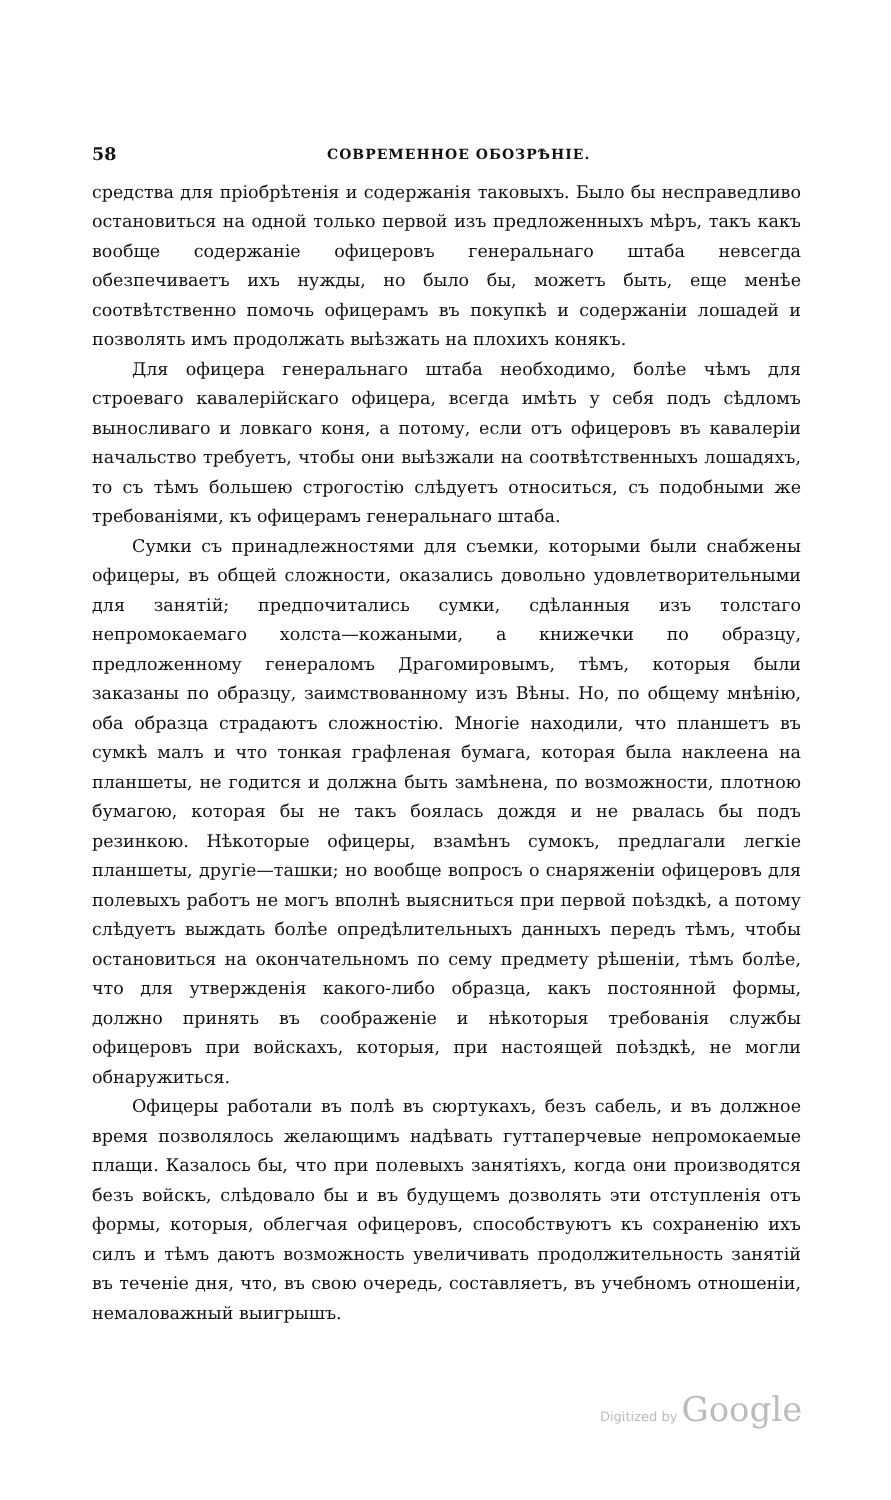58 СОВРЕМЕННОЕ ОБОЗРѢНІЕ.
средства для пріобрѣтенія и содержанія таковыхъ. Было бы несправедливо остановиться на одной только первой изъ предложенныхъ мѣръ, такъ какъ вообще содержаніе офицеровъ генеральнаго штаба невсегда обезпечиваетъ ихъ нужды, но было бы, можетъ быть, еще менѣе соотвѣтственно помочь офицерамъ въ покупкѣ и содержаніи лошадей и позволять имъ продолжать выѣзжать на плохихъ конякъ.
Для офицера генеральнаго штаба необходимо, болѣе чѣмъ для строеваго кавалерійскаго офицера, всегда имѣть у себя подъ сѣдломъ выносливаго и ловкаго коня, а потому, если отъ офицеровъ въ кавалеріи начальство требуетъ, чтобы они выѣзжали на соотвѣтственныхъ лошадяхъ, то съ тѣмъ большею строгостію слѣдуетъ относиться, съ подобными же требованіями, къ офицерамъ генеральнаго штаба.
Сумки съ принадлежностями для съемки, которыми были снабжены офицеры, въ общей сложности, оказались довольно удовлетворительными для занятій; предпочитались сумки, сдѣланныя изъ толстаго непромокаемаго холста—кожаными, а книжечки по образцу, предложенному генераломъ Драгомировымъ, тѣмъ, которыя были заказаны по образцу, заимствованному изъ Вѣны. Но, по общему мнѣнію, оба образца страдаютъ сложностію. Многіе находили, что планшетъ въ сумкѣ малъ и что тонкая графленая бумага, которая была наклеена на планшеты, не годится и должна быть замѣнена, по возможности, плотною бумагою, которая бы не такъ боялась дождя и не рвалась бы подъ резинкою. Нѣкоторые офицеры, взамѣнъ сумокъ, предлагали легкіе планшеты, другіе—ташки; но вообще вопросъ о снаряженіи офицеровъ для полевыхъ работъ не могъ вполнѣ выясниться при первой поѣздкѣ, а потому слѣдуетъ выждать болѣе опредѣлительныхъ данныхъ передъ тѣмъ, чтобы остановиться на окончательномъ по сему предмету рѣшеніи, тѣмъ болѣе, что для утвержденія какого-либо образца, какъ постоянной формы, должно принять въ соображеніе и нѣкоторыя требованія службы офицеровъ при войскахъ, которыя, при настоящей поѣздкѣ, не могли обнаружиться.
Офицеры работали въ полѣ въ сюртукахъ, безъ сабель, и въ должное время позволялось желающимъ надѣвать гуттаперчевые непромокаемые плащи. Казалось бы, что при полевыхъ занятіяхъ, когда они производятся безъ войскъ, слѣдовало бы и въ будущемъ дозволять эти отступленія отъ формы, которыя, облегчая офицеровъ, способствуютъ къ сохраненію ихъ силъ и тѣмъ даютъ возможность увеличивать продолжительность занятій въ теченіе дня, что, въ свою очередь, составляетъ, въ учебномъ отношеніи, немаловажный выигрышъ.
Digitized by Google